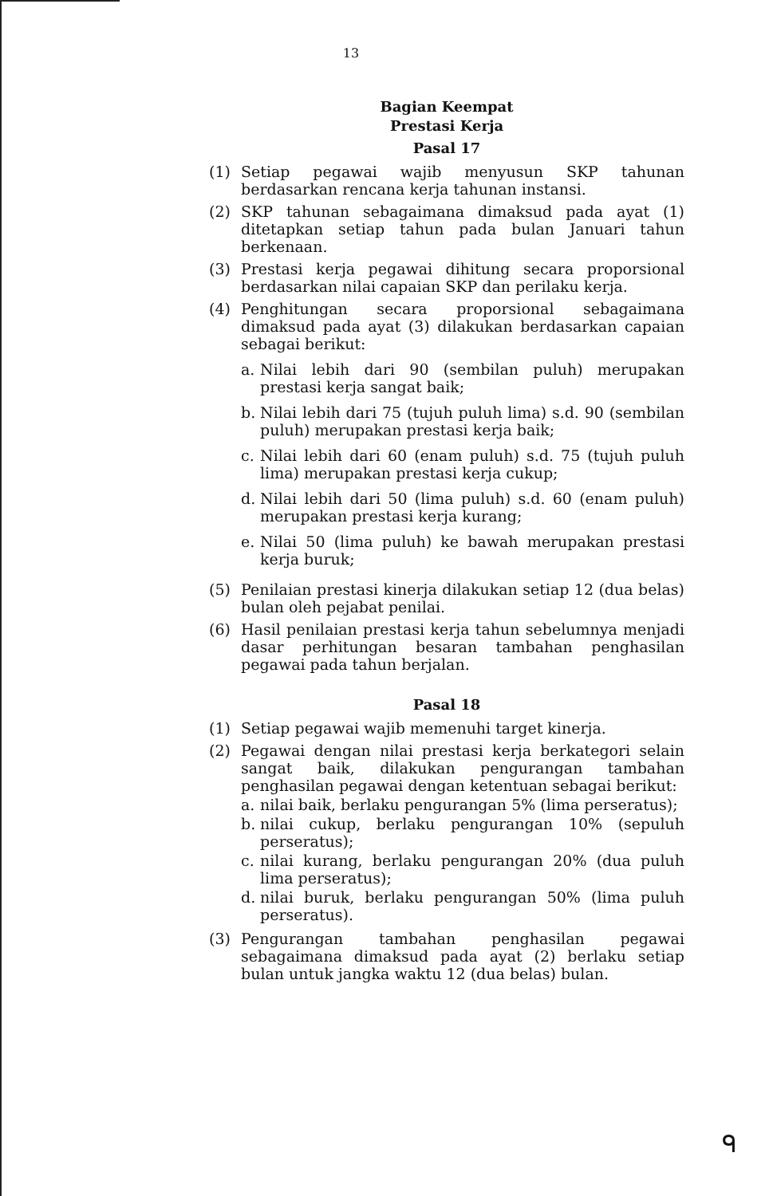13
Bagian Keempat
Prestasi Kerja
Pasal 17
(1) Setiap pegawai wajib menyusun SKP tahunan berdasarkan rencana kerja tahunan instansi.
(2) SKP tahunan sebagaimana dimaksud pada ayat (1) ditetapkan setiap tahun pada bulan Januari tahun berkenaan.
(3) Prestasi kerja pegawai dihitung secara proporsional berdasarkan nilai capaian SKP dan perilaku kerja.
(4) Penghitungan secara proporsional sebagaimana dimaksud pada ayat (3) dilakukan berdasarkan capaian sebagai berikut:
a. Nilai lebih dari 90 (sembilan puluh) merupakan prestasi kerja sangat baik;
b. Nilai lebih dari 75 (tujuh puluh lima) s.d. 90 (sembilan puluh) merupakan prestasi kerja baik;
c. Nilai lebih dari 60 (enam puluh) s.d. 75 (tujuh puluh lima) merupakan prestasi kerja cukup;
d. Nilai lebih dari 50 (lima puluh) s.d. 60 (enam puluh) merupakan prestasi kerja kurang;
e. Nilai 50 (lima puluh) ke bawah merupakan prestasi kerja buruk;
(5) Penilaian prestasi kinerja dilakukan setiap 12 (dua belas) bulan oleh pejabat penilai.
(6) Hasil penilaian prestasi kerja tahun sebelumnya menjadi dasar perhitungan besaran tambahan penghasilan pegawai pada tahun berjalan.
Pasal 18
(1) Setiap pegawai wajib memenuhi target kinerja.
(2) Pegawai dengan nilai prestasi kerja berkategori selain sangat baik, dilakukan pengurangan tambahan penghasilan pegawai dengan ketentuan sebagai berikut:
a. nilai baik, berlaku pengurangan 5% (lima perseratus);
b. nilai cukup, berlaku pengurangan 10% (sepuluh perseratus);
c. nilai kurang, berlaku pengurangan 20% (dua puluh lima perseratus);
d. nilai buruk, berlaku pengurangan 50% (lima puluh perseratus).
(3) Pengurangan tambahan penghasilan pegawai sebagaimana dimaksud pada ayat (2) berlaku setiap bulan untuk jangka waktu 12 (dua belas) bulan.
ᑫ